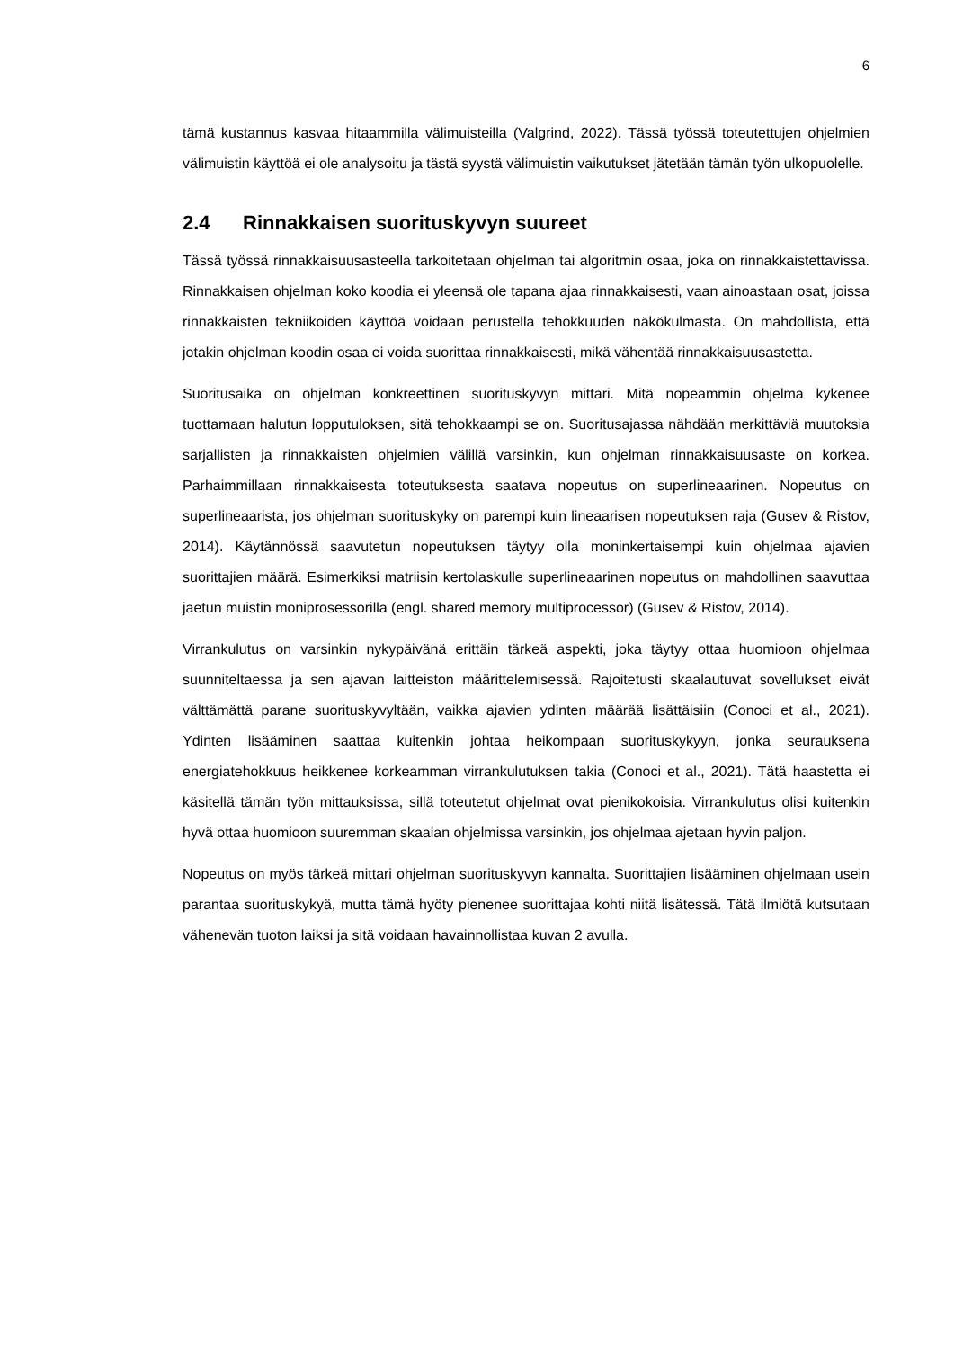6
tämä kustannus kasvaa hitaammilla välimuisteilla (Valgrind, 2022). Tässä työssä toteutettujen ohjelmien välimuistin käyttöä ei ole analysoitu ja tästä syystä välimuistin vaikutukset jätetään tämän työn ulkopuolelle.
2.4 Rinnakkaisen suorituskyvyn suureet
Tässä työssä rinnakkaisuusasteella tarkoitetaan ohjelman tai algoritmin osaa, joka on rinnakkaistettavissa. Rinnakkaisen ohjelman koko koodia ei yleensä ole tapana ajaa rinnakkaisesti, vaan ainoastaan osat, joissa rinnakkaisten tekniikoiden käyttöä voidaan perustella tehokkuuden näkökulmasta. On mahdollista, että jotakin ohjelman koodin osaa ei voida suorittaa rinnakkaisesti, mikä vähentää rinnakkaisuusastetta.
Suoritusaika on ohjelman konkreettinen suorituskyvyn mittari. Mitä nopeammin ohjelma kykenee tuottamaan halutun lopputuloksen, sitä tehokkaampi se on. Suoritusajassa nähdään merkittäviä muutoksia sarjallisten ja rinnakkaisten ohjelmien välillä varsinkin, kun ohjelman rinnakkaisuusaste on korkea. Parhaimmillaan rinnakkaisesta toteutuksesta saatava nopeutus on superlineaarinen. Nopeutus on superlineaarista, jos ohjelman suorituskyky on parempi kuin lineaarisen nopeutuksen raja (Gusev & Ristov, 2014). Käytännössä saavutetun nopeutuksen täytyy olla moninkertaisempi kuin ohjelmaa ajavien suorittajien määrä. Esimerkiksi matriisin kertolaskulle superlineaarinen nopeutus on mahdollinen saavuttaa jaetun muistin moniprosessorilla (engl. shared memory multiprocessor) (Gusev & Ristov, 2014).
Virrankulutus on varsinkin nykypäivänä erittäin tärkeä aspekti, joka täytyy ottaa huomioon ohjelmaa suunniteltaessa ja sen ajavan laitteiston määrittelemisessä. Rajoitetusti skaalautuvat sovellukset eivät välttämättä parane suorituskyvyltään, vaikka ajavien ydinten määrää lisättäisiin (Conoci et al., 2021). Ydinten lisääminen saattaa kuitenkin johtaa heikompaan suorituskykyyn, jonka seurauksena energiatehokkuus heikkenee korkeamman virrankulutuksen takia (Conoci et al., 2021). Tätä haastetta ei käsitellä tämän työn mittauksissa, sillä toteutetut ohjelmat ovat pienikokoisia. Virrankulutus olisi kuitenkin hyvä ottaa huomioon suuremman skaalan ohjelmissa varsinkin, jos ohjelmaa ajetaan hyvin paljon.
Nopeutus on myös tärkeä mittari ohjelman suorituskyvyn kannalta. Suorittajien lisääminen ohjelmaan usein parantaa suorituskykyä, mutta tämä hyöty pienenee suorittajaa kohti niitä lisätessä. Tätä ilmiötä kutsutaan vähenevän tuoton laiksi ja sitä voidaan havainnollistaa kuvan 2 avulla.